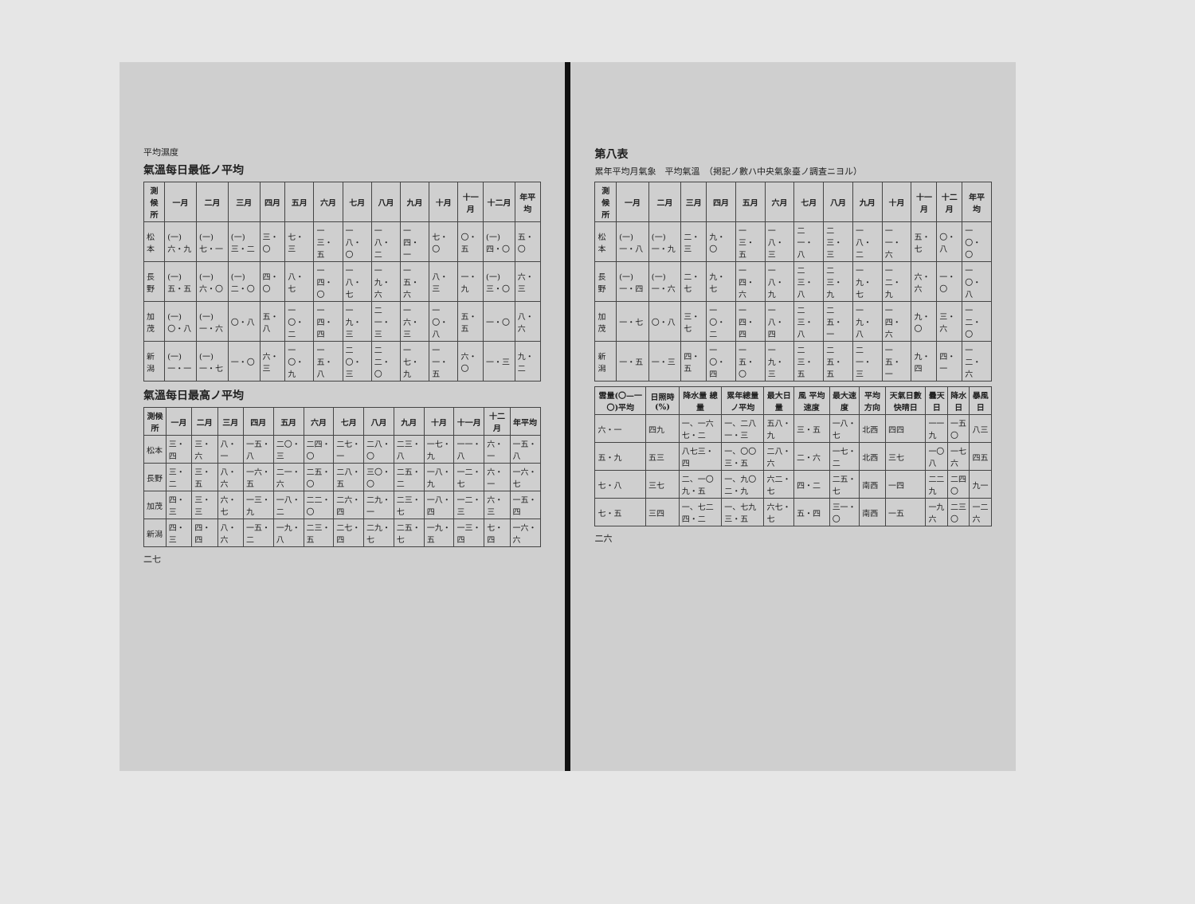平均濕度
氣溫每日最低ノ平均
| 測候所 | 一月 | 二月 | 三月 | 四月 | 五月 | 六月 | 七月 | 八月 | 九月 | 十月 | 十一月 | 十二月 | 年平均 |
| --- | --- | --- | --- | --- | --- | --- | --- | --- | --- | --- | --- | --- | --- |
| 松本 | (一)六・九 | (一)七・一 | (一)三・二 | 三・〇 | 七・三 | 一三・五 | 一八・〇 | 一八・二 | 一四・一 | 七・〇 | 〇・五 | (一)四・〇 | 五・〇 |
| 長野 | (一)五・五 | (一)六・〇 | (一)二・〇 | 四・〇 | 八・七 | 一四・〇 | 一八・七 | 一九・六 | 一五・六 | 八・三 | 一・九 | (一)三・〇 | 六・三 |
| 加茂 | (一)〇・八 | (一)一・六 | 〇・八 | 五・八 | 一〇・二 | 一四・四 | 一九・三 | 二一・三 | 一六・三 | 一〇・八 | 五・五 | 一・〇 | 八・六 |
| 新潟 | (一)一・一 | (一)一・七 | 一・〇 | 六・三 | 一〇・九 | 一五・八 | 二〇・三 | 二二・〇 | 一七・九 | 一一・五 | 六・〇 | 一・三 | 九・二 |
氣溫每日最高ノ平均
| 測候所 | 一月 | 二月 | 三月 | 四月 | 五月 | 六月 | 七月 | 八月 | 九月 | 十月 | 十一月 | 十二月 | 年平均 |
| --- | --- | --- | --- | --- | --- | --- | --- | --- | --- | --- | --- | --- | --- |
| 松本 | 三・四 | 三・六 | 八・一 | 一五・八 | 二〇・三 | 二四・〇 | 二七・一 | 二八・〇 | 二三・八 | 一七・九 | 一一・八 | 六・一 | 一五・八 |
| 長野 | 三・二 | 三・五 | 八・六 | 一六・五 | 二一・六 | 二五・〇 | 二八・五 | 三〇・〇 | 二五・二 | 一八・九 | 一二・七 | 六・一 | 一六・七 |
| 加茂 | 四・三 | 三・三 | 六・七 | 一三・九 | 一八・二 | 二二・〇 | 二六・四 | 二九・一 | 二三・七 | 一八・四 | 一二・三 | 六・三 | 一五・四 |
| 新潟 | 四・三 | 四・四 | 八・六 | 一五・二 | 一九・八 | 二三・五 | 二七・四 | 二九・七 | 二五・七 | 一九・五 | 一三・四 | 七・四 | 一六・六 |
二七
第八表
累年平均月氣象　平均氣溫　（掲記ノ數ハ中央氣象臺ノ調査ニヨル）
| 測候所 | 一月 | 二月 | 三月 | 四月 | 五月 | 六月 | 七月 | 八月 | 九月 | 十月 | 十一月 | 十二月 | 年平均 |
| --- | --- | --- | --- | --- | --- | --- | --- | --- | --- | --- | --- | --- | --- |
| 松本 | (一)一・八 | (一)一・九 | 二・三 | 九・〇 | 一三・五 | 一八・三 | 二一・八 | 二三・三 | 一八・二 | 一一・六 | 五・七 | 〇・八 | 一〇・〇 |
| 長野 | (一)一・四 | (一)一・六 | 二・七 | 九・七 | 一四・六 | 一八・九 | 二三・八 | 二三・九 | 一九・七 | 一二・九 | 六・六 | 一・〇 | 一〇・八 |
| 加茂 | 一・七 | 〇・八 | 三・七 | 一〇・二 | 一四・四 | 一八・四 | 二三・八 | 二五・一 | 一九・八 | 一四・六 | 九・〇 | 三・六 | 一二・〇 |
| 新潟 | 一・五 | 一・三 | 四・五 | 一〇・四 | 一五・〇 | 一九・三 | 二三・五 | 二五・五 | 二一・三 | 一五・一 | 九・四 | 四・一 | 一二・六 |
| 雲量(〇—一〇)平均 | 日照時(%) | 降水量 總量 | 累年總量ノ平均 | 最大日量 | 風 平均速度 | 最大速度 | 平均方向 | 天氣日數 快晴日 | 曇天日 | 降水日 | 暴風日 |
| --- | --- | --- | --- | --- | --- | --- | --- | --- | --- | --- | --- |
| 六・一 | 四九 | 一、一六七・二 | 一、二八一・三 | 五八・九 | 三・五 | 一八・七 | 北西 | 四四 | 一一九 | 一五〇 | 八三 |
| 五・九 | 五三 | 八七三・四 | 一、〇〇三・五 | 二八・六 | 二・六 | 一七・二 | 北西 | 三七 | 一〇八 | 一七六 | 四五 |
| 七・八 | 三七 | 二、一〇九・五 | 一、九〇二・九 | 六二・七 | 四・二 | 二五・七 | 南西 | 一四 | 二二九 | 二四〇 | 九一 |
| 七・五 | 三四 | 一、七二四・二 | 一、七九三・五 | 六七・七 | 五・四 | 三一・〇 | 南西 | 一五 | 一九六 | 二三〇 | 一二六 |
二六